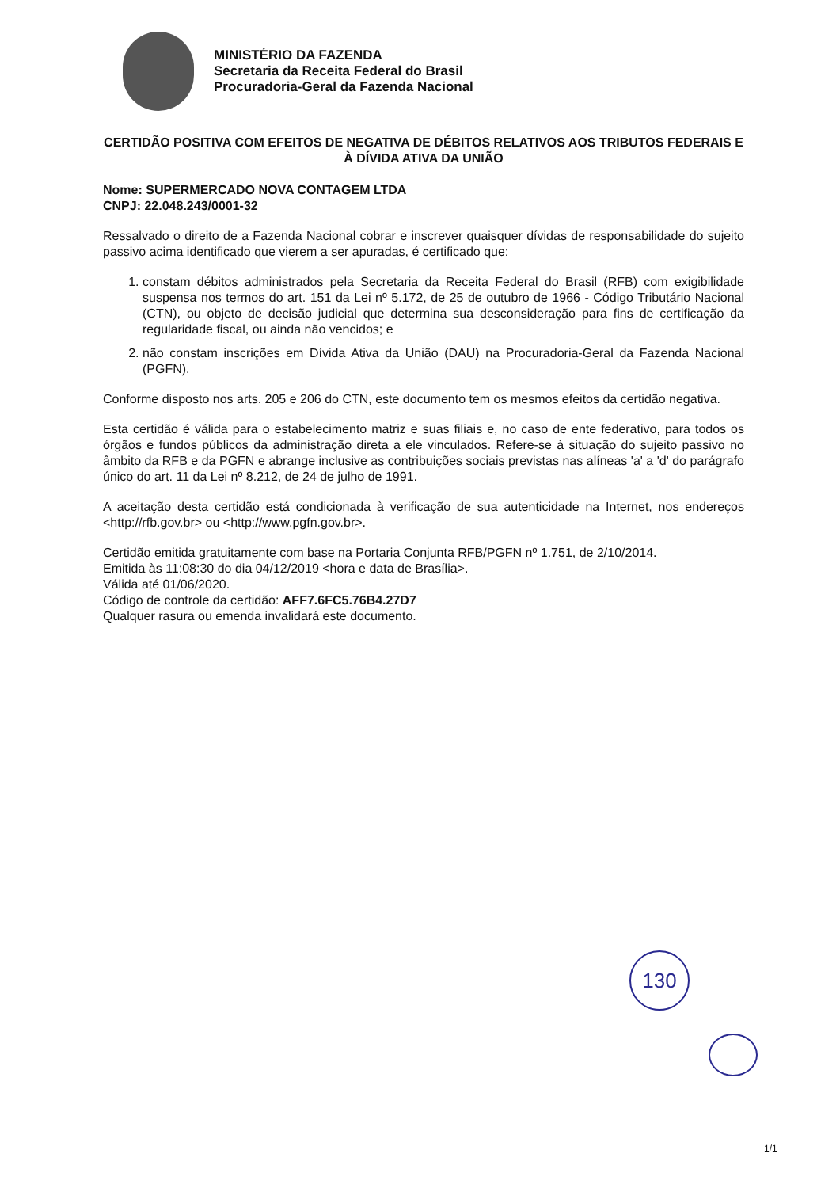MINISTÉRIO DA FAZENDA
Secretaria da Receita Federal do Brasil
Procuradoria-Geral da Fazenda Nacional
CERTIDÃO POSITIVA COM EFEITOS DE NEGATIVA DE DÉBITOS RELATIVOS AOS TRIBUTOS FEDERAIS E À DÍVIDA ATIVA DA UNIÃO
Nome: SUPERMERCADO NOVA CONTAGEM LTDA
CNPJ: 22.048.243/0001-32
Ressalvado o direito de a Fazenda Nacional cobrar e inscrever quaisquer dívidas de responsabilidade do sujeito passivo acima identificado que vierem a ser apuradas, é certificado que:
1. constam débitos administrados pela Secretaria da Receita Federal do Brasil (RFB) com exigibilidade suspensa nos termos do art. 151 da Lei nº 5.172, de 25 de outubro de 1966 - Código Tributário Nacional (CTN), ou objeto de decisão judicial que determina sua desconsideração para fins de certificação da regularidade fiscal, ou ainda não vencidos; e
2. não constam inscrições em Dívida Ativa da União (DAU) na Procuradoria-Geral da Fazenda Nacional (PGFN).
Conforme disposto nos arts. 205 e 206 do CTN, este documento tem os mesmos efeitos da certidão negativa.
Esta certidão é válida para o estabelecimento matriz e suas filiais e, no caso de ente federativo, para todos os órgãos e fundos públicos da administração direta a ele vinculados. Refere-se à situação do sujeito passivo no âmbito da RFB e da PGFN e abrange inclusive as contribuições sociais previstas nas alíneas 'a' a 'd' do parágrafo único do art. 11 da Lei nº 8.212, de 24 de julho de 1991.
A aceitação desta certidão está condicionada à verificação de sua autenticidade na Internet, nos endereços <http://rfb.gov.br> ou <http://www.pgfn.gov.br>.
Certidão emitida gratuitamente com base na Portaria Conjunta RFB/PGFN nº 1.751, de 2/10/2014.
Emitida às 11:08:30 do dia 04/12/2019 <hora e data de Brasília>.
Válida até 01/06/2020.
Código de controle da certidão: AFF7.6FC5.76B4.27D7
Qualquer rasura ou emenda invalidará este documento.
130
1/1